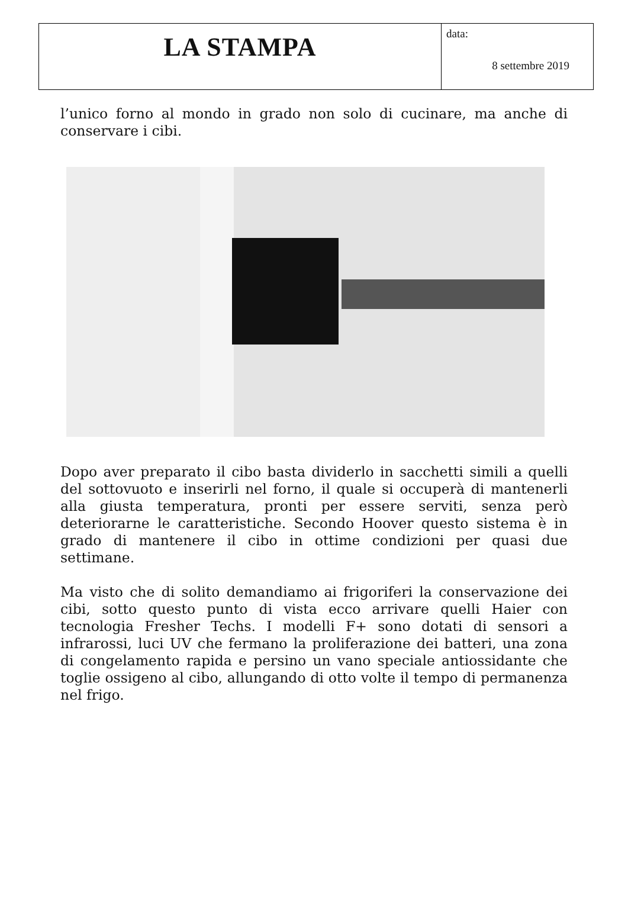| LA STAMPA | data: 8 settembre 2019 |
l’unico forno al mondo in grado non solo di cucinare, ma anche di conservare i cibi.
Dopo aver preparato il cibo basta dividerlo in sacchetti simili a quelli del sottovuoto e inserirli nel forno, il quale si occuperà di mantenerli alla giusta temperatura, pronti per essere serviti, senza però deteriorarne le caratteristiche. Secondo Hoover questo sistema è in grado di mantenere il cibo in ottime condizioni per quasi due settimane.
Ma visto che di solito demandiamo ai frigoriferi la conservazione dei cibi, sotto questo punto di vista ecco arrivare quelli Haier con tecnologia Fresher Techs. I modelli F+ sono dotati di sensori a infrarossi, luci UV che fermano la proliferazione dei batteri, una zona di congelamento rapida e persino un vano speciale antiossidante che toglie ossigeno al cibo, allungando di otto volte il tempo di permanenza nel frigo.